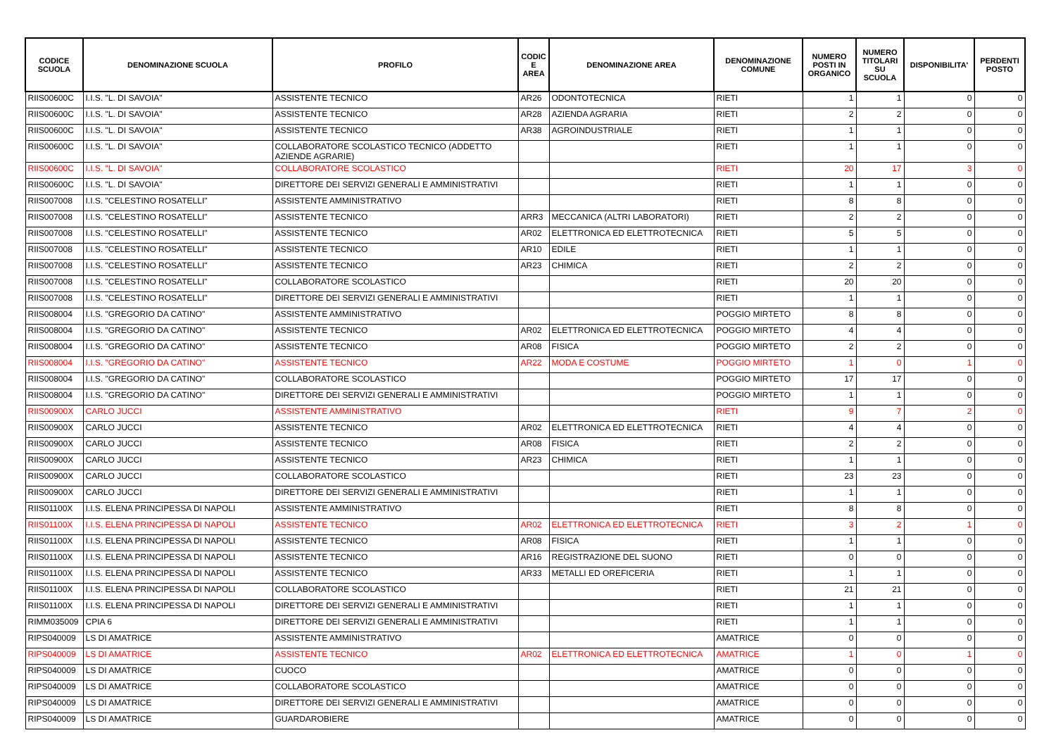| CODICE SCUOLA | DENOMINAZIONE SCUOLA | PROFILO | CODIC E AREA | DENOMINAZIONE AREA | DENOMINAZIONE COMUNE | NUMERO POSTI IN ORGANICO | NUMERO TITOLARI SU SCUOLA | DISPONIBILITA' | PERDENTI POSTO |
| --- | --- | --- | --- | --- | --- | --- | --- | --- | --- |
| RIIS00600C | I.I.S. "L. DI SAVOIA" | ASSISTENTE TECNICO | AR26 | ODONTOTECNICA | RIETI | 1 | 1 | 0 | 0 |
| RIIS00600C | I.I.S. "L. DI SAVOIA" | ASSISTENTE TECNICO | AR28 | AZIENDA AGRARIA | RIETI | 2 | 2 | 0 | 0 |
| RIIS00600C | I.I.S. "L. DI SAVOIA" | ASSISTENTE TECNICO | AR38 | AGROINDUSTRIALE | RIETI | 1 | 1 | 0 | 0 |
| RIIS00600C | I.I.S. "L. DI SAVOIA" | COLLABORATORE SCOLASTICO TECNICO (ADDETTO AZIENDE AGRARIE) | | | RIETI | 1 | 1 | 0 | 0 |
| RIIS00600C | I.I.S. "L. DI SAVOIA" | COLLABORATORE SCOLASTICO | | | RIETI | 20 | 17 | 3 | 0 |
| RIIS00600C | I.I.S. "L. DI SAVOIA" | DIRETTORE DEI SERVIZI GENERALI E AMMINISTRATIVI | | | RIETI | 1 | 1 | 0 | 0 |
| RIIS007008 | I.I.S. "CELESTINO ROSATELLI" | ASSISTENTE AMMINISTRATIVO | | | RIETI | 8 | 8 | 0 | 0 |
| RIIS007008 | I.I.S. "CELESTINO ROSATELLI" | ASSISTENTE TECNICO | ARR3 | MECCANICA (ALTRI LABORATORI) | RIETI | 2 | 2 | 0 | 0 |
| RIIS007008 | I.I.S. "CELESTINO ROSATELLI" | ASSISTENTE TECNICO | AR02 | ELETTRONICA ED ELETTROTECNICA | RIETI | 5 | 5 | 0 | 0 |
| RIIS007008 | I.I.S. "CELESTINO ROSATELLI" | ASSISTENTE TECNICO | AR10 | EDILE | RIETI | 1 | 1 | 0 | 0 |
| RIIS007008 | I.I.S. "CELESTINO ROSATELLI" | ASSISTENTE TECNICO | AR23 | CHIMICA | RIETI | 2 | 2 | 0 | 0 |
| RIIS007008 | I.I.S. "CELESTINO ROSATELLI" | COLLABORATORE SCOLASTICO | | | RIETI | 20 | 20 | 0 | 0 |
| RIIS007008 | I.I.S. "CELESTINO ROSATELLI" | DIRETTORE DEI SERVIZI GENERALI E AMMINISTRATIVI | | | RIETI | 1 | 1 | 0 | 0 |
| RIIS008004 | I.I.S. "GREGORIO DA CATINO" | ASSISTENTE AMMINISTRATIVO | | | POGGIO MIRTETO | 8 | 8 | 0 | 0 |
| RIIS008004 | I.I.S. "GREGORIO DA CATINO" | ASSISTENTE TECNICO | AR02 | ELETTRONICA ED ELETTROTECNICA | POGGIO MIRTETO | 4 | 4 | 0 | 0 |
| RIIS008004 | I.I.S. "GREGORIO DA CATINO" | ASSISTENTE TECNICO | AR08 | FISICA | POGGIO MIRTETO | 2 | 2 | 0 | 0 |
| RIIS008004 | I.I.S. "GREGORIO DA CATINO" | ASSISTENTE TECNICO | AR22 | MODA E COSTUME | POGGIO MIRTETO | 1 | 0 | 1 | 0 |
| RIIS008004 | I.I.S. "GREGORIO DA CATINO" | COLLABORATORE SCOLASTICO | | | POGGIO MIRTETO | 17 | 17 | 0 | 0 |
| RIIS008004 | I.I.S. "GREGORIO DA CATINO" | DIRETTORE DEI SERVIZI GENERALI E AMMINISTRATIVI | | | POGGIO MIRTETO | 1 | 1 | 0 | 0 |
| RIIS00900X | CARLO JUCCI | ASSISTENTE AMMINISTRATIVO | | | RIETI | 9 | 7 | 2 | 0 |
| RIIS00900X | CARLO JUCCI | ASSISTENTE TECNICO | AR02 | ELETTRONICA ED ELETTROTECNICA | RIETI | 4 | 4 | 0 | 0 |
| RIIS00900X | CARLO JUCCI | ASSISTENTE TECNICO | AR08 | FISICA | RIETI | 2 | 2 | 0 | 0 |
| RIIS00900X | CARLO JUCCI | ASSISTENTE TECNICO | AR23 | CHIMICA | RIETI | 1 | 1 | 0 | 0 |
| RIIS00900X | CARLO JUCCI | COLLABORATORE SCOLASTICO | | | RIETI | 23 | 23 | 0 | 0 |
| RIIS00900X | CARLO JUCCI | DIRETTORE DEI SERVIZI GENERALI E AMMINISTRATIVI | | | RIETI | 1 | 1 | 0 | 0 |
| RIIS01100X | I.I.S. ELENA PRINCIPESSA DI NAPOLI | ASSISTENTE AMMINISTRATIVO | | | RIETI | 8 | 8 | 0 | 0 |
| RIIS01100X | I.I.S. ELENA PRINCIPESSA DI NAPOLI | ASSISTENTE TECNICO | AR02 | ELETTRONICA ED ELETTROTECNICA | RIETI | 3 | 2 | 1 | 0 |
| RIIS01100X | I.I.S. ELENA PRINCIPESSA DI NAPOLI | ASSISTENTE TECNICO | AR08 | FISICA | RIETI | 1 | 1 | 0 | 0 |
| RIIS01100X | I.I.S. ELENA PRINCIPESSA DI NAPOLI | ASSISTENTE TECNICO | AR16 | REGISTRAZIONE DEL SUONO | RIETI | 0 | 0 | 0 | 0 |
| RIIS01100X | I.I.S. ELENA PRINCIPESSA DI NAPOLI | ASSISTENTE TECNICO | AR33 | METALLI ED OREFICERIA | RIETI | 1 | 1 | 0 | 0 |
| RIIS01100X | I.I.S. ELENA PRINCIPESSA DI NAPOLI | COLLABORATORE SCOLASTICO | | | RIETI | 21 | 21 | 0 | 0 |
| RIIS01100X | I.I.S. ELENA PRINCIPESSA DI NAPOLI | DIRETTORE DEI SERVIZI GENERALI E AMMINISTRATIVI | | | RIETI | 1 | 1 | 0 | 0 |
| RIMM035009 | CPIA 6 | DIRETTORE DEI SERVIZI GENERALI E AMMINISTRATIVI | | | RIETI | 1 | 1 | 0 | 0 |
| RIPS040009 | LS DI AMATRICE | ASSISTENTE AMMINISTRATIVO | | | AMATRICE | 0 | 0 | 0 | 0 |
| RIPS040009 | LS DI AMATRICE | ASSISTENTE TECNICO | AR02 | ELETTRONICA ED ELETTROTECNICA | AMATRICE | 1 | 0 | 1 | 0 |
| RIPS040009 | LS DI AMATRICE | CUOCO | | | AMATRICE | 0 | 0 | 0 | 0 |
| RIPS040009 | LS DI AMATRICE | COLLABORATORE SCOLASTICO | | | AMATRICE | 0 | 0 | 0 | 0 |
| RIPS040009 | LS DI AMATRICE | DIRETTORE DEI SERVIZI GENERALI E AMMINISTRATIVI | | | AMATRICE | 0 | 0 | 0 | 0 |
| RIPS040009 | LS DI AMATRICE | GUARDAROBIERE | | | AMATRICE | 0 | 0 | 0 | 0 |